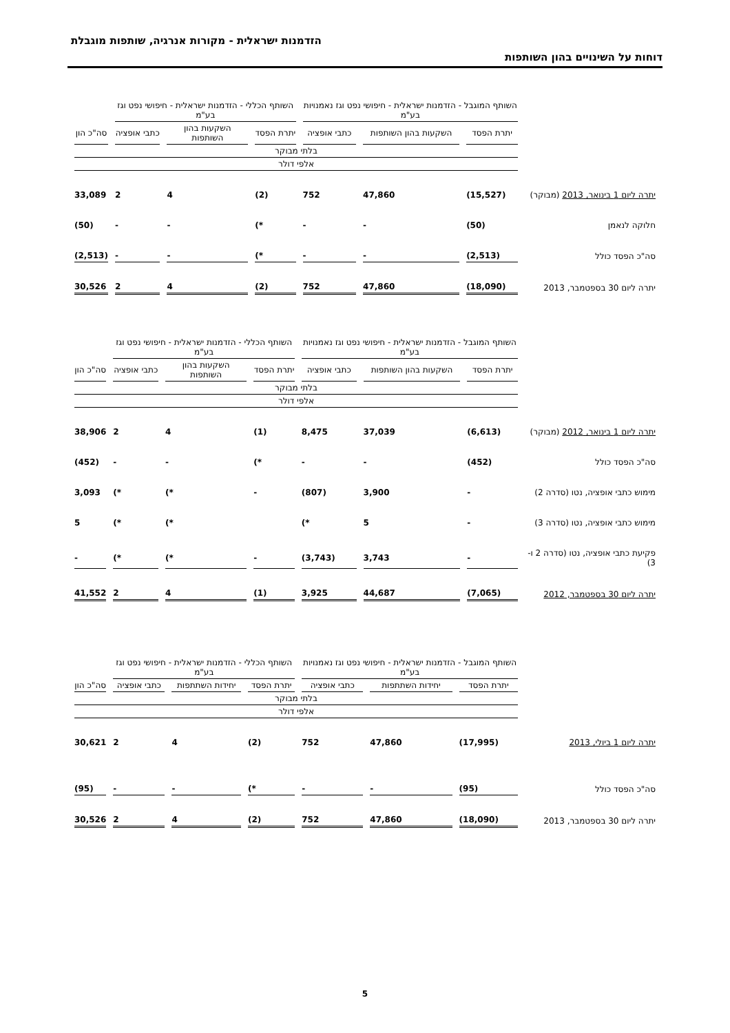הזדמנות ישראלית - מקורות אנרגיה, שותפות מוגבלת
דוחות על השינויים בהון השותפות
| | השותף המוגבל - הזדמנות ישראלית - חיפושי נפט וגז נאמנויות בע"מ | | | השותף הכללי - הזדמנות ישראלית - חיפושי נפט וגז בע"מ | | | |
| --- | --- | --- | --- | --- | --- | --- | --- |
| | יתרת הפסד | השקעות בהון השותפות | כתבי אופציה | יתרת הפסד | השקעות בהון השותפות | כתבי אופציה | סה"כ הון |
| | בלתי מבוקר | | | | | | |
| | אלפי דולר | | | | | | |
| יתרה ליום 1 בינואר, 2013 (מבוקר) | (15,527) | 47,860 | 752 | (2) | 4 | 2 | 33,089 |
| חלוקה לנאמן | (50) | - | - | *) | - | - | (50) |
| סה"כ הפסד כולל | (2,513) | - | - | *) | - | - | (2,513) |
| יתרה ליום 30 בספטמבר, 2013 | (18,090) | 47,860 | 752 | (2) | 4 | 2 | 30,526 |
| | השותף המוגבל - הזדמנות ישראלית - חיפושי נפט וגז נאמנויות בע"מ | | | השותף הכללי - הזדמנות ישראלית - חיפושי נפט וגז בע"מ | | | |
| --- | --- | --- | --- | --- | --- | --- | --- |
| | יתרת הפסד | השקעות בהון השותפות | כתבי אופציה | יתרת הפסד | השקעות בהון השותפות | כתבי אופציה | סה"כ הון |
| | בלתי מבוקר | | | | | | |
| | אלפי דולר | | | | | | |
| יתרה ליום 1 בינואר, 2012 (מבוקר) | (6,613) | 37,039 | 8,475 | (1) | 4 | 2 | 38,906 |
| סה"כ הפסד כולל | (452) | - | - | *) | - | - | (452) |
| מימוש כתבי אופציה, נטו (סדרה 2) | - | 3,900 | (807) | - | *) | *) | 3,093 |
| מימוש כתבי אופציה, נטו (סדרה 3) | - | 5 | *) | | *) | *) | 5 |
| פקיעת כתבי אופציה, נטו (סדרה 2 ו- 3) | - | 3,743 | (3,743) | - | *) | *) | - |
| יתרה ליום 30 בספטמבר, 2012 | (7,065) | 44,687 | 3,925 | (1) | 4 | 2 | 41,552 |
| | השותף המוגבל - הזדמנות ישראלית - חיפושי נפט וגז נאמנויות בע"מ | | | השותף הכללי - הזדמנות ישראלית - חיפושי נפט וגז בע"מ | | | |
| --- | --- | --- | --- | --- | --- | --- | --- |
| | יתרת הפסד | יחידות השתתפות | כתבי אופציה | יתרת הפסד | יחידות השתתפות | כתבי אופציה | סה"כ הון |
| | בלתי מבוקר | | | | | | |
| | אלפי דולר | | | | | | |
| יתרה ליום 1 ביולי, 2013 | (17,995) | 47,860 | 752 | (2) | 4 | 2 | 30,621 |
| סה"כ הפסד כולל | (95) | - | - | *) | - | - | (95) |
| יתרה ליום 30 בספטמבר, 2013 | (18,090) | 47,860 | 752 | (2) | 4 | 2 | 30,526 |
5